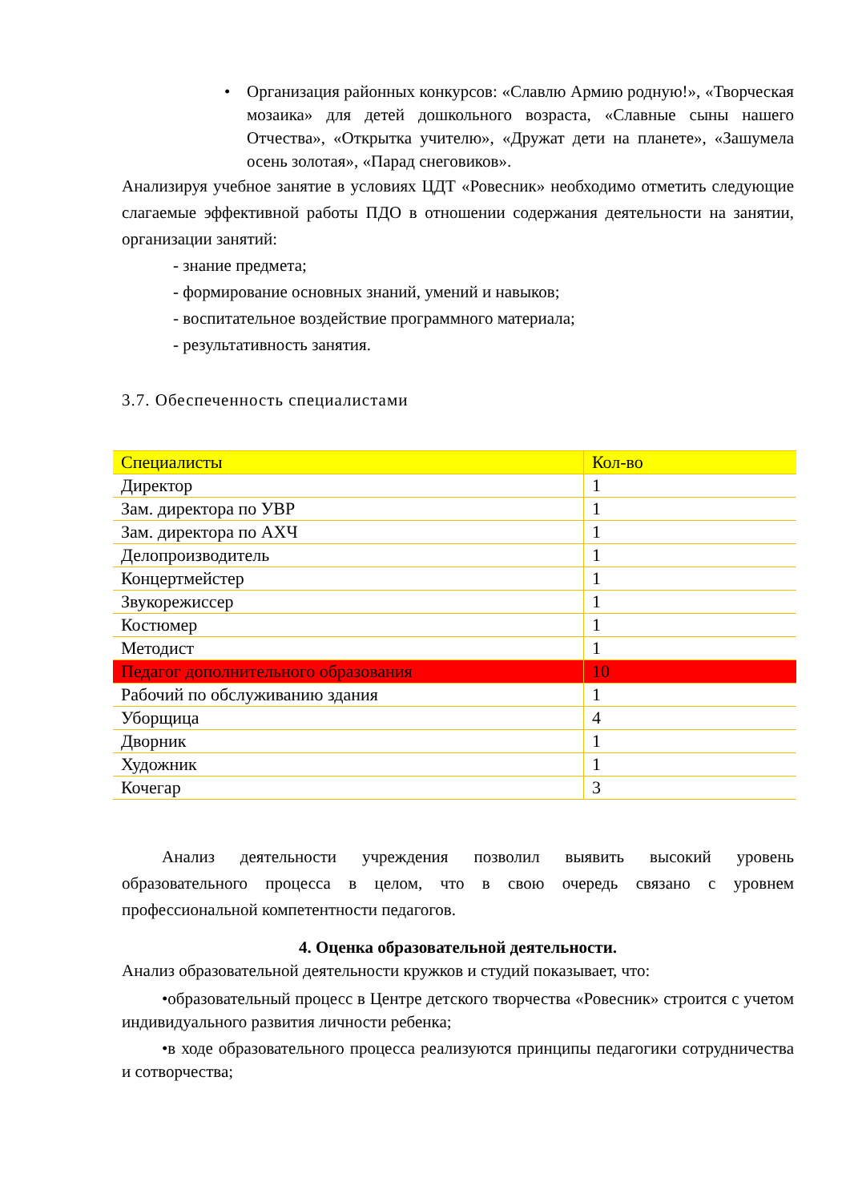• Организация районных конкурсов: «Славлю Армию родную!», «Творческая мозаика» для детей дошкольного возраста, «Славные сыны нашего Отчества», «Открытка учителю», «Дружат дети на планете», «Зашумела осень золотая», «Парад снеговиков».
Анализируя учебное занятие в условиях ЦДТ «Ровесник» необходимо отметить следующие слагаемые эффективной работы ПДО в отношении содержания деятельности на занятии, организации занятий:
- знание предмета;
- формирование основных знаний, умений и навыков;
- воспитательное воздействие программного материала;
- результативность занятия.
3.7. Обеспеченность специалистами
| Специалисты | Кол-во |
| Директор | 1 |
| Зам. директора по УВР | 1 |
| Зам. директора по АХЧ | 1 |
| Делопроизводитель | 1 |
| Концертмейстер | 1 |
| Звукорежиссер | 1 |
| Костюмер | 1 |
| Методист | 1 |
| Педагог дополнительного образования | 10 |
| Рабочий по обслуживанию здания | 1 |
| Уборщица | 4 |
| Дворник | 1 |
| Художник | 1 |
| Кочегар | 3 |
Анализ деятельности учреждения позволил выявить высокий уровень образовательного процесса в целом, что в свою очередь связано с уровнем профессиональной компетентности педагогов.
4. Оценка образовательной деятельности.
Анализ образовательной деятельности кружков и студий показывает, что:
•образовательный процесс в Центре детского творчества «Ровесник» строится с учетом индивидуального развития личности ребенка;
•в ходе образовательного процесса реализуются принципы педагогики сотрудничества и сотворчества;